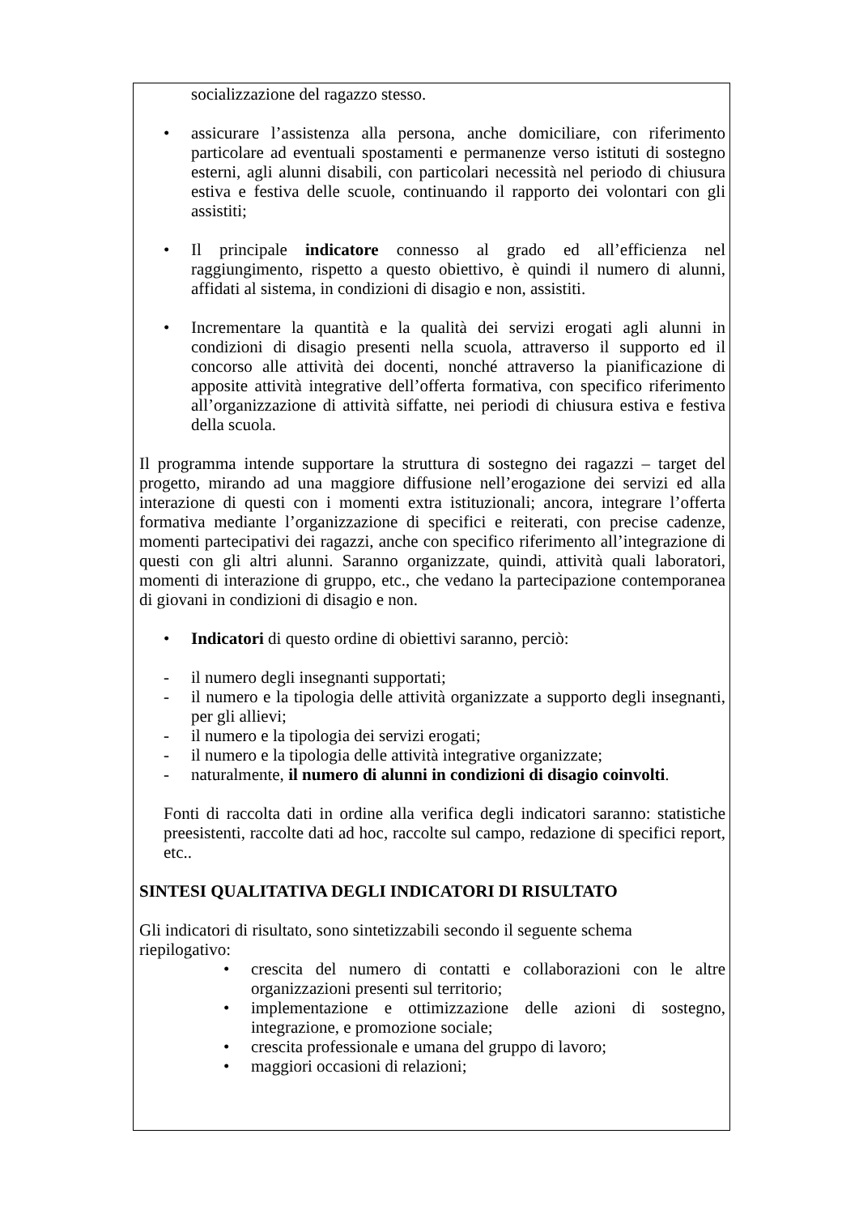socializzazione del ragazzo stesso.
• assicurare l’assistenza alla persona, anche domiciliare, con riferimento particolare ad eventuali spostamenti e permanenze verso istituti di sostegno esterni, agli alunni disabili, con particolari necessità nel periodo di chiusura estiva e festiva delle scuole, continuando il rapporto dei volontari con gli assistiti;
• Il principale indicatore connesso al grado ed all’efficienza nel raggiungimento, rispetto a questo obiettivo, è quindi il numero di alunni, affidati al sistema, in condizioni di disagio e non, assistiti.
• Incrementare la quantità e la qualità dei servizi erogati agli alunni in condizioni di disagio presenti nella scuola, attraverso il supporto ed il concorso alle attività dei docenti, nonché attraverso la pianificazione di apposite attività integrative dell’offerta formativa, con specifico riferimento all’organizzazione di attività siffatte, nei periodi di chiusura estiva e festiva della scuola.
Il programma intende supportare la struttura di sostegno dei ragazzi – target del progetto, mirando ad una maggiore diffusione nell’erogazione dei servizi ed alla interazione di questi con i momenti extra istituzionali; ancora, integrare l’offerta formativa mediante l’organizzazione di specifici e reiterati, con precise cadenze, momenti partecipativi dei ragazzi, anche con specifico riferimento all’integrazione di questi con gli altri alunni. Saranno organizzate, quindi, attività quali laboratori, momenti di interazione di gruppo, etc., che vedano la partecipazione contemporanea di giovani in condizioni di disagio e non.
• Indicatori di questo ordine di obiettivi saranno, perciò:
- il numero degli insegnanti supportati;
- il numero e la tipologia delle attività organizzate a supporto degli insegnanti, per gli allievi;
- il numero e la tipologia dei servizi erogati;
- il numero e la tipologia delle attività integrative organizzate;
- naturalmente, il numero di alunni in condizioni di disagio coinvolti.
Fonti di raccolta dati in ordine alla verifica degli indicatori saranno: statistiche preesistenti, raccolte dati ad hoc, raccolte sul campo, redazione di specifici report, etc..
SINTESI QUALITATIVA DEGLI INDICATORI DI RISULTATO
Gli indicatori di risultato, sono sintetizzabili secondo il seguente schema riepilogativo:
• crescita del numero di contatti e collaborazioni con le altre organizzazioni presenti sul territorio;
• implementazione e ottimizzazione delle azioni di sostegno, integrazione, e promozione sociale;
• crescita professionale e umana del gruppo di lavoro;
• maggiori occasioni di relazioni;